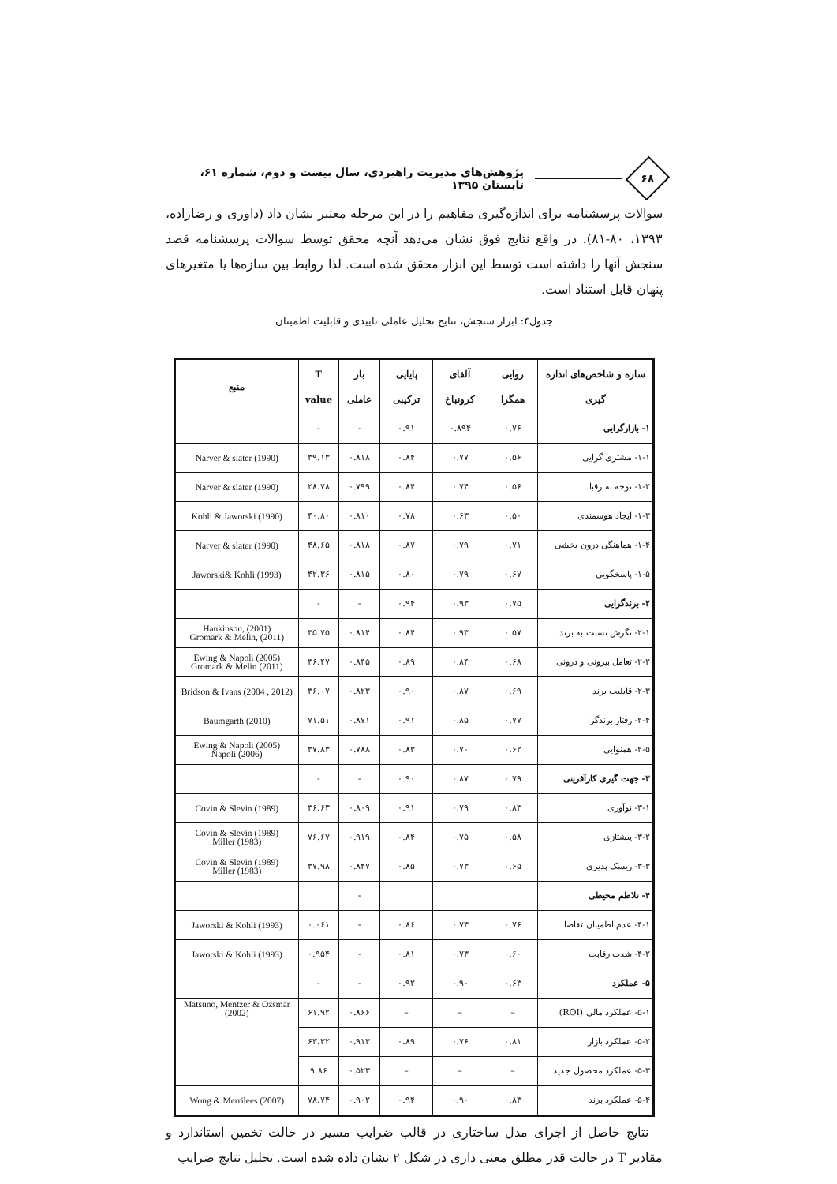۶۸
پژوهش‌های مدیریت راهبردی، سال بیست و دوم، شماره ۶۱، تابستان ۱۳۹۵
سوالات پرسشنامه برای اندازه‌گیری مفاهیم را در این مرحله معتبر نشان داد (داوری و رضازاده، ۱۳۹۳، ۸۰-۸۱). در واقع نتایج فوق نشان می‌دهد آنچه محقق توسط سوالات پرسشنامه قصد سنجش آنها را داشته است توسط این ابزار محقق شده است. لذا روابط بین سازه‌ها یا متغیرهای پنهان قابل استناد است.
جدول۴: ابزار سنجش، نتایج تحلیل عاملی تاییدی و قابلیت اطمینان
| سازه و شاخص‌های اندازه گیری | روایی همگرا | آلفای کرونباخ | پایایی ترکیبی | بار عاملی | T value | منبع |
| --- | --- | --- | --- | --- | --- | --- |
| ۱- بازارگرایی | ۰.۷۶ | ۰.۸۹۴ | ۰.۹۱ | - | - | |
| ۱-۱- مشتری گرایی | ۰.۵۶ | ۰.۷۷ | ۰.۸۴ | ۰.۸۱۸ | ۳۹.۱۳ | Narver & slater (1990) |
| ۱-۲- توجه به رقبا | ۰.۵۶ | ۰.۷۴ | ۰.۸۴ | ۰.۷۹۹ | ۲۸.۷۸ | Narver & slater (1990) |
| ۱-۳- ایجاد هوشمندی | ۰.۵۰ | ۰.۶۳ | ۰.۷۸ | ۰.۸۱۰ | ۴۰.۸۰ | Kohli & Jaworski (1990) |
| ۱-۴- هماهنگی درون بخشی | ۰.۷۱ | ۰.۷۹ | ۰.۸۷ | ۰.۸۱۸ | ۴۸.۶۵ | Narver & slater (1990) |
| ۱-۵- پاسخگویی | ۰.۶۷ | ۰.۷۹ | ۰.۸۰ | ۰.۸۱۵ | ۴۲.۳۶ | Jaworski& Kohli (1993) |
| ۲- برندگرایی | ۰.۷۵ | ۰.۹۳ | ۰.۹۴ | - | - | |
| ۲-۱- نگرش نسبت به برند | ۰.۵۷ | ۰.۹۳ | ۰.۸۴ | ۰.۸۱۴ | ۳۵.۷۵ | Hankinson, (2001) Gromark & Melin, (2011) |
| ۲-۲- تعامل بیرونی و درونی | ۰.۶۸ | ۰.۸۴ | ۰.۸۹ | ۰.۸۴۵ | ۳۶.۴۷ | Ewing & Napoli (2005) Gromark & Melin (2011) |
| ۲-۳- قابلیت برند | ۰.۶۹ | ۰.۸۷ | ۰.۹۰ | ۰.۸۲۳ | ۳۶.۰۷ | Bridson & Ivans (2004 , 2012) |
| ۲-۴- رفتار برندگرا | ۰.۷۷ | ۰.۸۵ | ۰.۹۱ | ۰.۸۷۱ | ۷۱.۵۱ | Baumgarth (2010) |
| ۲-۵- همنوایی | ۰.۶۲ | ۰.۷۰ | ۰.۸۳ | ۰.۷۸۸ | ۳۷.۸۳ | Ewing & Napoli (2005) Napoli (2006) |
| ۳- جهت گیری کارآفرینی | ۰.۷۹ | ۰.۸۷ | ۰.۹۰ | - | - | |
| ۳-۱- نوآوری | ۰.۸۳ | ۰.۷۹ | ۰.۹۱ | ۰.۸۰۹ | ۳۶.۶۳ | Covin & Slevin (1989) |
| ۳-۲- پیشتازی | ۰.۵۸ | ۰.۷۵ | ۰.۸۴ | ۰.۹۱۹ | ۷۶.۶۷ | Covin & Slevin (1989) Miller (1983) |
| ۳-۳- ریسک پذیری | ۰.۶۵ | ۰.۷۳ | ۰.۸۵ | ۰.۸۴۷ | ۳۷.۹۸ | Covin & Slevin (1989) Miller (1983) |
| ۴- تلاطم محیطی | | | | - | | |
| ۴-۱- عدم اطمینان تقاضا | ۰.۷۶ | ۰.۷۳ | ۰.۸۶ | - | ۰.۰۶۱ | Jaworski & Kohli (1993) |
| ۴-۲- شدت رقابت | ۰.۶۰ | ۰.۷۳ | ۰.۸۱ | - | ۰.۹۵۴ | Jaworski & Kohli (1993) |
| ۵- عملکرد | ۰.۶۳ | ۰.۹۰ | ۰.۹۲ | - | - | |
| ۵-۱- عملکرد مالی (ROI) | – | – | – | ۰.۸۶۶ | ۶۱.۹۲ | Matsuno, Mentzer & Ozsmar (2002) |
| ۵-۲- عملکرد بازار | ۰.۸۱ | ۰.۷۶ | ۰.۸۹ | ۰.۹۱۳ | ۶۳.۳۲ | |
| ۵-۳- عملکرد محصول جدید | – | – | – | ۰.۵۲۳ | ۹.۸۶ | |
| ۵-۴- عملکرد برند | ۰.۸۳ | ۰.۹۰ | ۰.۹۴ | ۰.۹۰۲ | ۷۸.۷۴ | Wong & Merrilees (2007) |
نتایج حاصل از اجرای مدل ساختاری در قالب ضرایب مسیر در حالت تخمین استاندارد و مقادیر T در حالت قدر مطلق معنی داری در شکل ۲ نشان داده شده است. تحلیل نتایج ضرایب